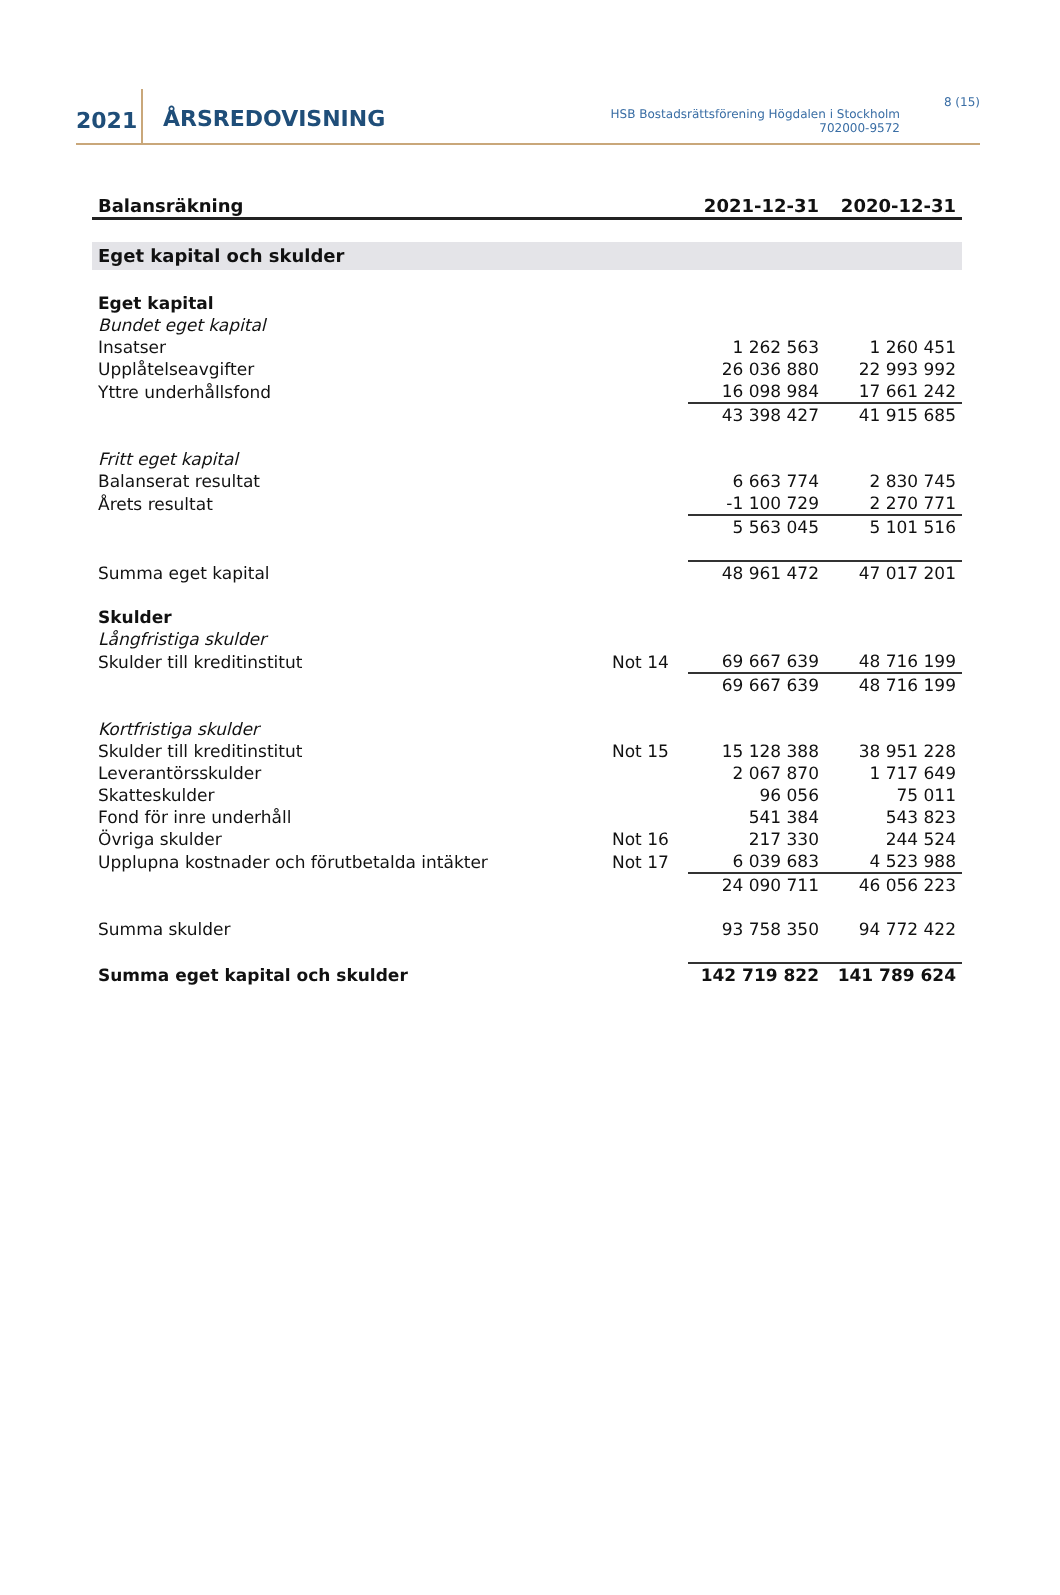2021
ÅRSREDOVISNING
HSB Bostadsrättsförening Högdalen i Stockholm
702000-9572
8 (15)
| Balansräkning | | 2021-12-31 | 2020-12-31 |
| --- | --- | --- | --- |
| Eget kapital och skulder | | | |
| Eget kapital | | | |
| Bundet eget kapital | | | |
| Insatser | | 1 262 563 | 1 260 451 |
| Upplåtelseavgifter | | 26 036 880 | 22 993 992 |
| Yttre underhållsfond | | 16 098 984 | 17 661 242 |
| | | 43 398 427 | 41 915 685 |
| Fritt eget kapital | | | |
| Balanserat resultat | | 6 663 774 | 2 830 745 |
| Årets resultat | | -1 100 729 | 2 270 771 |
| | | 5 563 045 | 5 101 516 |
| Summa eget kapital | | 48 961 472 | 47 017 201 |
| Skulder | | | |
| Långfristiga skulder | | | |
| Skulder till kreditinstitut | Not 14 | 69 667 639 | 48 716 199 |
| | | 69 667 639 | 48 716 199 |
| Kortfristiga skulder | | | |
| Skulder till kreditinstitut | Not 15 | 15 128 388 | 38 951 228 |
| Leverantörsskulder | | 2 067 870 | 1 717 649 |
| Skatteskulder | | 96 056 | 75 011 |
| Fond för inre underhåll | | 541 384 | 543 823 |
| Övriga skulder | Not 16 | 217 330 | 244 524 |
| Upplupna kostnader och förutbetalda intäkter | Not 17 | 6 039 683 | 4 523 988 |
| | | 24 090 711 | 46 056 223 |
| Summa skulder | | 93 758 350 | 94 772 422 |
| Summa eget kapital och skulder | | 142 719 822 | 141 789 624 |